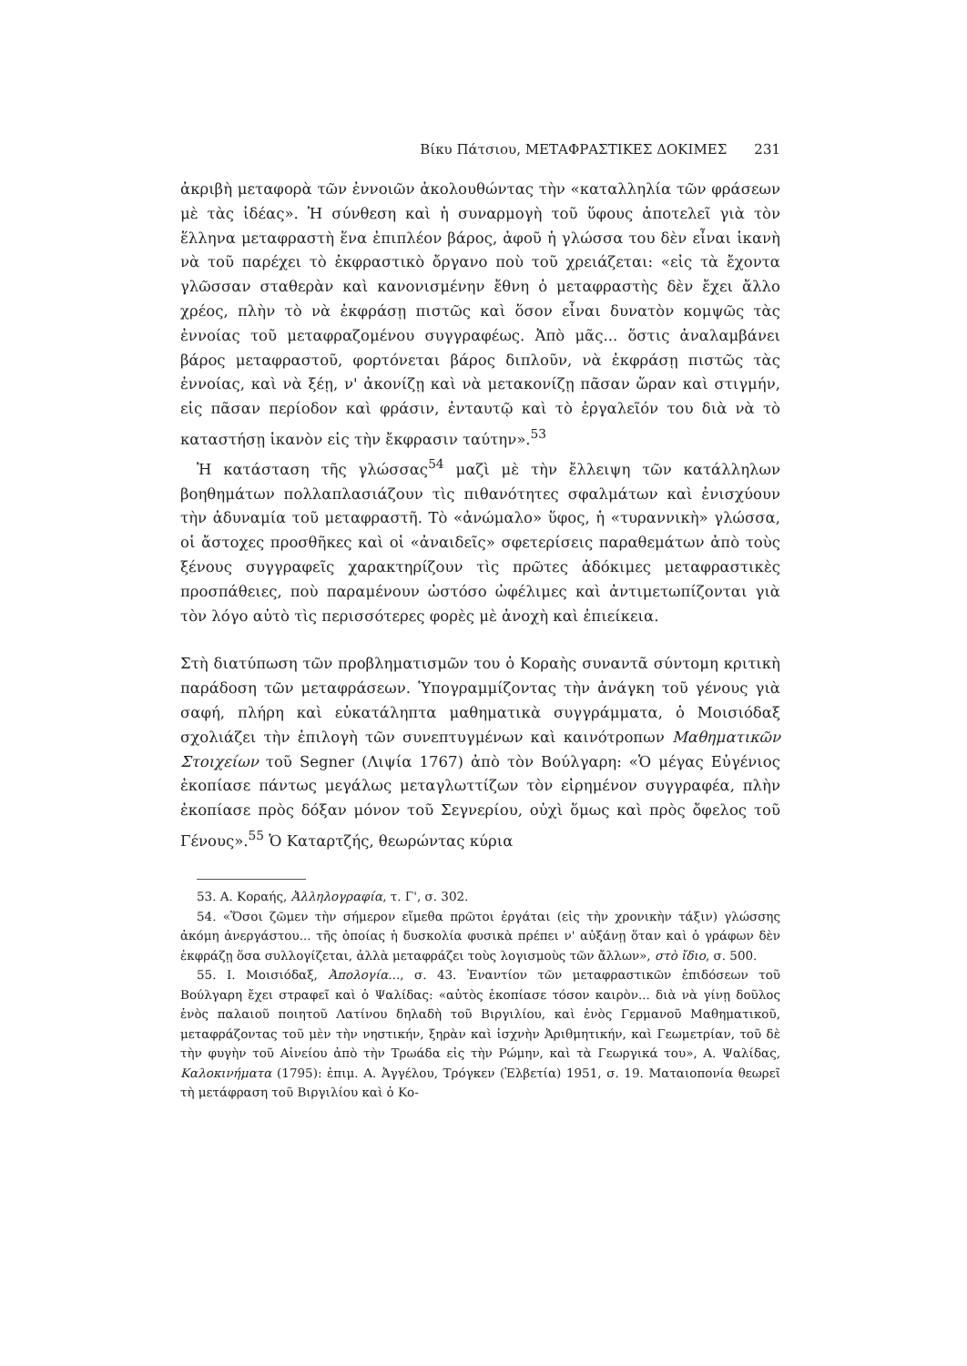Βίκυ Πάτσιου, ΜΕΤΑΦΡΑΣΤΙΚΕΣ ΔΟΚΙΜΕΣ 231
ἀκριβὴ μεταφορὰ τῶν ἐννοιῶν ἀκολουθώντας τὴν «καταλληλία τῶν φράσεων μὲ τὰς ἰδέας». Ἡ σύνθεση καὶ ἡ συναρμογὴ τοῦ ὕφους ἀποτελεῖ γιὰ τὸν ἕλληνα μεταφραστὴ ἕνα ἐπιπλέον βάρος, ἀφοῦ ἡ γλώσσα του δὲν εἶναι ἱκανὴ νὰ τοῦ παρέχει τὸ ἐκφραστικὸ ὄργανο ποὺ τοῦ χρειάζεται: «εἰς τὰ ἔχοντα γλῶσσαν σταθερὰν καὶ κανονισμένην ἔθνη ὁ μεταφραστὴς δὲν ἔχει ἄλλο χρέος, πλὴν τὸ νὰ ἐκφράσῃ πιστῶς καὶ ὅσον εἶναι δυνατὸν κομψῶς τὰς ἐννοίας τοῦ μεταφραζομένου συγγραφέως. Ἀπὸ μᾶς... ὅστις ἀναλαμβάνει βάρος μεταφραστοῦ, φορτόνεται βάρος διπλοῦν, νὰ ἐκφράσῃ πιστῶς τὰς ἐννοίας, καὶ νὰ ξέῃ, ν' ἀκονίζῃ καὶ νὰ μετακονίζῃ πᾶσαν ὥραν καὶ στιγμήν, εἰς πᾶσαν περίοδον καὶ φράσιν, ἐνταυτῷ καὶ τὸ ἐργαλεῖόν του διὰ νὰ τὸ καταστήσῃ ἱκανὸν εἰς τὴν ἔκφρασιν ταύτην».<sup>53</sup>
Ἡ κατάσταση τῆς γλώσσας<sup>54</sup> μαζὶ μὲ τὴν ἔλλειψη τῶν κατάλληλων βοηθημάτων πολλαπλασιάζουν τὶς πιθανότητες σφαλμάτων καὶ ἐνισχύουν τὴν ἀδυναμία τοῦ μεταφραστῆ. Τὸ «ἀνώμαλο» ὕφος, ἡ «τυραννικὴ» γλώσσα, οἱ ἄστοχες προσθῆκες καὶ οἱ «ἀναιδεῖς» σφετερίσεις παραθεμάτων ἀπὸ τοὺς ξένους συγγραφεῖς χαρακτηρίζουν τὶς πρῶτες ἀδόκιμες μεταφραστικὲς προσπάθειες, ποὺ παραμένουν ὡστόσο ὠφέλιμες καὶ ἀντιμετωπίζονται γιὰ τὸν λόγο αὐτὸ τὶς περισσότερες φορὲς μὲ ἀνοχὴ καὶ ἐπιείκεια.
Στὴ διατύπωση τῶν προβληματισμῶν του ὁ Κοραὴς συναντᾶ σύντομη κριτικὴ παράδοση τῶν μεταφράσεων. Ὑπογραμμίζοντας τὴν ἀνάγκη τοῦ γένους γιὰ σαφή, πλήρη καὶ εὐκατάληπτα μαθηματικὰ συγγράμματα, ὁ Μοισιόδαξ σχολιάζει τὴν ἐπιλογὴ τῶν συνεπτυγμένων καὶ καινότροπων Μαθηματικῶν Στοιχείων τοῦ Segner (Λιψία 1767) ἀπὸ τὸν Βούλγαρη: «Ὁ μέγας Εὐγένιος ἐκοπίασε πάντως μεγάλως μεταγλωττίζων τὸν εἰρημένον συγγραφέα, πλὴν ἐκοπίασε πρὸς δόξαν μόνον τοῦ Σεγνερίου, οὐχὶ ὅμως καὶ πρὸς ὄφελος τοῦ Γένους».<sup>55</sup> Ὁ Καταρτζής, θεωρώντας κύρια
53. Α. Κοραής, Ἀλληλογραφία, τ. Γ', σ. 302.
54. «Ὅσοι ζῶμεν τὴν σήμερον εἴμεθα πρῶτοι ἐργάται (εἰς τὴν χρονικὴν τάξιν) γλώσσης ἀκόμη ἀνεργάστου... τῆς ὁποίας ἡ δυσκολία φυσικὰ πρέπει ν' αὐξάνῃ ὅταν καὶ ὁ γράφων δὲν ἐκφράζῃ ὅσα συλλογίζεται, ἀλλὰ μεταφράζει τοὺς λογισμοὺς τῶν ἄλλων», στὸ ἴδιο, σ. 500.
55. Ι. Μοισιόδαξ, Ἀπολογία..., σ. 43. Ἐναντίον τῶν μεταφραστικῶν ἐπιδόσεων τοῦ Βούλγαρη ἔχει στραφεῖ καὶ ὁ Ψαλίδας: «αὐτὸς ἐκοπίασε τόσον καιρὸν... διὰ νὰ γίνῃ δοῦλος ἑνὸς παλαιοῦ ποιητοῦ Λατίνου δηλαδὴ τοῦ Βιργιλίου, καὶ ἑνὸς Γερμανοῦ Μαθηματικοῦ, μεταφράζοντας τοῦ μὲν τὴν νηστικήν, ξηρὰν καὶ ἰσχνὴν Ἀριθμητικήν, καὶ Γεωμετρίαν, τοῦ δὲ τὴν φυγὴν τοῦ Αἰνείου ἀπὸ τὴν Τρωάδα εἰς τὴν Ρώμην, καὶ τὰ Γεωργικά του», Α. Ψαλίδας, Καλοκινήματα (1795): ἐπιμ. Α. Ἀγγέλου, Τρόγκεν (Ἐλβετία) 1951, σ. 19. Ματαιοπονία θεωρεῖ τὴ μετάφραση τοῦ Βιργιλίου καὶ ὁ Κο-